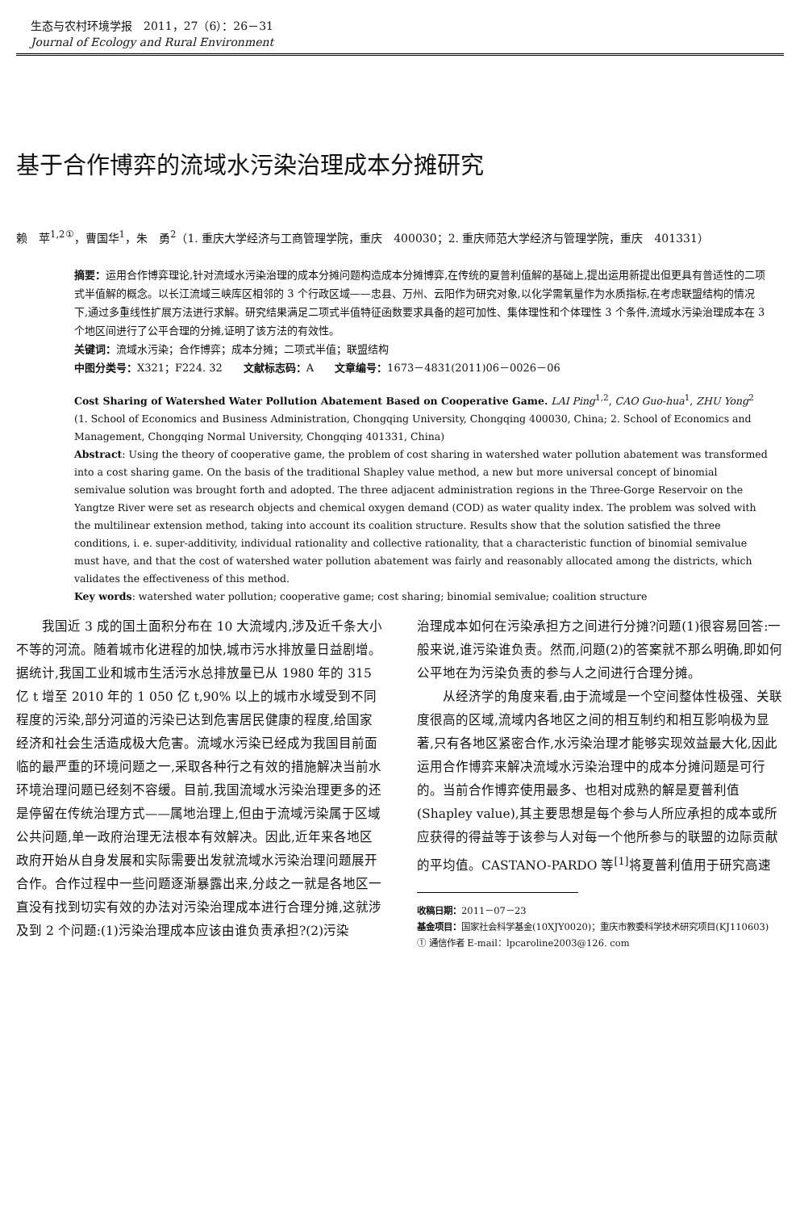生态与农村环境学报　2011，27（6）：26－31
Journal of Ecology and Rural Environment
基于合作博弈的流域水污染治理成本分摊研究
赖　苹<sup>1,2①</sup>，曹国华<sup>1</sup>，朱　勇<sup>2</sup>（1. 重庆大学经济与工商管理学院，重庆　400030；2. 重庆师范大学经济与管理学院，重庆　401331）
摘要：运用合作博弈理论,针对流域水污染治理的成本分摊问题构造成本分摊博弈,在传统的夏普利值解的基础上,提出运用新提出但更具有普适性的二项式半值解的概念。以长江流域三峡库区相邻的 3 个行政区域——忠县、万州、云阳作为研究对象,以化学需氧量作为水质指标,在考虑联盟结构的情况下,通过多重线性扩展方法进行求解。研究结果满足二项式半值特征函数要求具备的超可加性、集体理性和个体理性 3 个条件,流域水污染治理成本在 3 个地区间进行了公平合理的分摊,证明了该方法的有效性。
关键词：流域水污染；合作博弈；成本分摊；二项式半值；联盟结构
中图分类号：X321；F224. 32　　文献标志码：A　　文章编号：1673－4831(2011)06－0026－06
Cost Sharing of Watershed Water Pollution Abatement Based on Cooperative Game. LAI Ping<sup>1,2</sup>, CAO Guo-hua<sup>1</sup>, ZHU Yong<sup>2</sup> (1. School of Economics and Business Administration, Chongqing University, Chongqing 400030, China; 2. School of Economics and Management, Chongqing Normal University, Chongqing 401331, China)
Abstract: Using the theory of cooperative game, the problem of cost sharing in watershed water pollution abatement was transformed into a cost sharing game. On the basis of the traditional Shapley value method, a new but more universal concept of binomial semivalue solution was brought forth and adopted. The three adjacent administration regions in the Three-Gorge Reservoir on the Yangtze River were set as research objects and chemical oxygen demand (COD) as water quality index. The problem was solved with the multilinear extension method, taking into account its coalition structure. Results show that the solution satisfied the three conditions, i. e. super-additivity, individual rationality and collective rationality, that a characteristic function of binomial semivalue must have, and that the cost of watershed water pollution abatement was fairly and reasonably allocated among the districts, which validates the effectiveness of this method.
Key words: watershed water pollution; cooperative game; cost sharing; binomial semivalue; coalition structure
　　我国近 3 成的国土面积分布在 10 大流域内,涉及近千条大小不等的河流。随着城市化进程的加快,城市污水排放量日益剧增。据统计,我国工业和城市生活污水总排放量已从 1980 年的 315 亿 t 增至 2010 年的 1 050 亿 t,90% 以上的城市水域受到不同程度的污染,部分河道的污染已达到危害居民健康的程度,给国家经济和社会生活造成极大危害。流域水污染已经成为我国目前面临的最严重的环境问题之一,采取各种行之有效的措施解决当前水环境治理问题已经刻不容缓。目前,我国流域水污染治理更多的还是停留在传统治理方式——属地治理上,但由于流域污染属于区域公共问题,单一政府治理无法根本有效解决。因此,近年来各地区政府开始从自身发展和实际需要出发就流域水污染治理问题展开合作。合作过程中一些问题逐渐暴露出来,分歧之一就是各地区一直没有找到切实有效的办法对污染治理成本进行合理分摊,这就涉及到 2 个问题:(1)污染治理成本应该由谁负责承担?(2)污染
治理成本如何在污染承担方之间进行分摊?问题(1)很容易回答:一般来说,谁污染谁负责。然而,问题(2)的答案就不那么明确,即如何公平地在为污染负责的参与人之间进行合理分摊。
　　从经济学的角度来看,由于流域是一个空间整体性极强、关联度很高的区域,流域内各地区之间的相互制约和相互影响极为显著,只有各地区紧密合作,水污染治理才能够实现效益最大化,因此运用合作博弈来解决流域水污染治理中的成本分摊问题是可行的。当前合作博弈使用最多、也相对成熟的解是夏普利值(Shapley value),其主要思想是每个参与人所应承担的成本或所应获得的得益等于该参与人对每一个他所参与的联盟的边际贡献的平均值。CASTANO-PARDO 等<sup>[1]</sup>将夏普利值用于研究高速
收稿日期：2011－07－23
基金项目：国家社会科学基金(10XJY0020)；重庆市教委科学技术研究项目(KJ110603)
① 通信作者 E-mail：lpcaroline2003@126. com